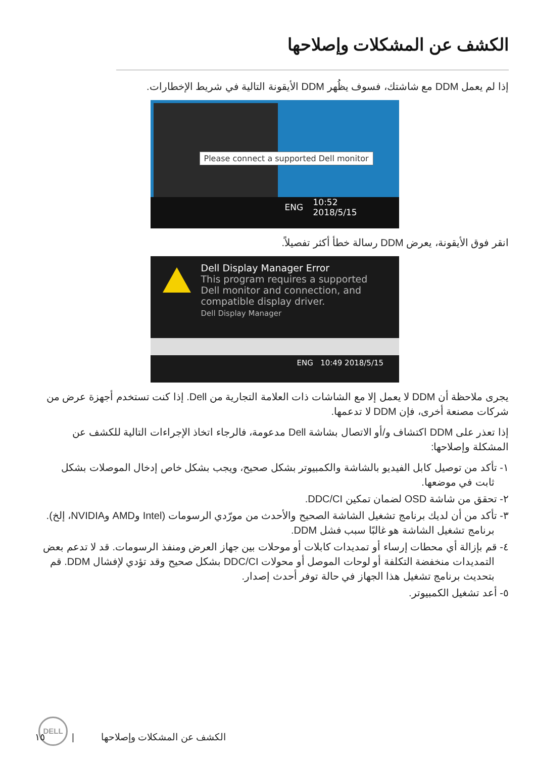الكشف عن المشكلات وإصلاحها
إذا لم يعمل DDM مع شاشتك، فسوف يظُهر DDM الأيقونة التالية في شريط الإخطارات.
Please connect a supported Dell monitor
ENG 10:52
2018/5/15
انقر فوق الأيقونة، يعرض DDM رسالة خطأ أكثر تفصيلاً.
Dell Display Manager Error
This program requires a supported
Dell monitor and connection, and
compatible display driver.
Dell Display Manager
ENG 10:49 2018/5/15
يجرى ملاحظة أن DDM لا يعمل إلا مع الشاشات ذات العلامة التجارية من Dell. إذا كنت تستخدم أجهزة عرض من شركات مصنعة أخرى، فإن DDM لا تدعمها.
إذا تعذر على DDM اكتشاف و/أو الاتصال بشاشة Dell مدعومة، فالرجاء اتخاذ الإجراءات التالية للكشف عن المشكلة وإصلاحها:
١- تأكد من توصيل كابل الفيديو بالشاشة والكمبيوتر بشكل صحيح، ويجب بشكل خاص إدخال الموصلات بشكل ثابت في موضعها.
٢- تحقق من شاشة OSD لضمان تمكين DDC/CI.
٣- تأكد من أن لديك برنامج تشغيل الشاشة الصحيح والأحدث من مورّدي الرسومات (Intel وAMD وNVIDIA، إلخ). برنامج تشغيل الشاشة هو غالبًا سبب فشل DDM.
٤- قم بإزالة أي محطات إرساء أو تمديدات كابلات أو موحلات بين جهاز العرض ومنفذ الرسومات. قد لا تدعم بعض التمديدات منخفضة التكلفة أو لوحات الموصل أو محولات DDC/CI بشكل صحيح وقد تؤدي لإفشال DDM. قم بتحديث برنامج تشغيل هذا الجهاز في حالة توفر أحدث إصدار.
٥- أعد تشغيل الكمبيوتر.
DELL
الكشف عن المشكلات وإصلاحها | ١٥